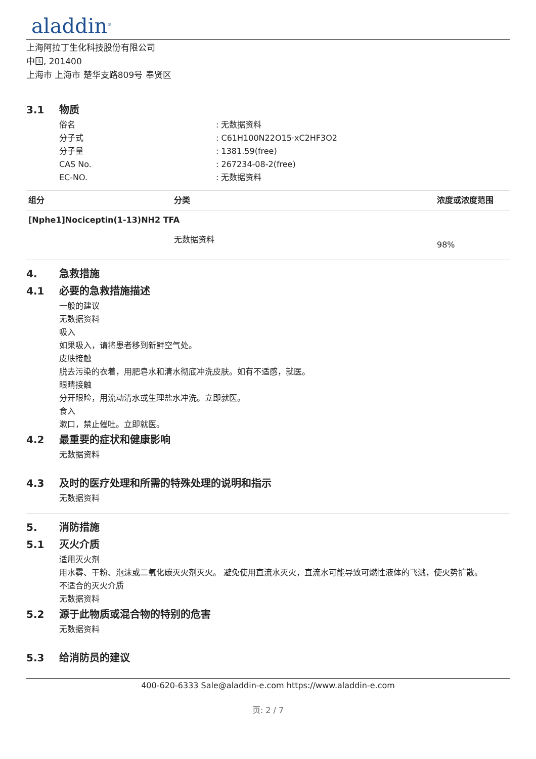aladdin<sup>®</sup>
上海阿拉丁生化科技股份有限公司
中国, 201400
上海市 上海市 楚华支路809号 奉贤区
3.1 物质
俗名 : 无数据资料
分子式 : C61H100N22O15·xC2HF3O2
分子量 : 1381.59(free)
CAS No. : 267234-08-2(free)
EC-NO. : 无数据资料
| 组分 | 分类 | 浓度或浓度范围 |
| --- | --- | --- |
| [Nphe1]Nociceptin(1-13)NH2 TFA | | |
| | 无数据资料 | 98% |
4. 急救措施
4.1 必要的急救措施描述
一般的建议
无数据资料
吸入
如果吸入，请将患者移到新鲜空气处。
皮肤接触
脱去污染的衣着，用肥皂水和清水彻底冲洗皮肤。如有不适感，就医。
眼睛接触
分开眼睑，用流动清水或生理盐水冲洗。立即就医。
食入
漱口，禁止催吐。立即就医。
4.2 最重要的症状和健康影响
无数据资料
4.3 及时的医疗处理和所需的特殊处理的说明和指示
无数据资料
5. 消防措施
5.1 灭火介质
适用灭火剂
用水雾、干粉、泡沫或二氧化碳灭火剂灭火。 避免使用直流水灭火，直流水可能导致可燃性液体的飞溅，使火势扩散。
不适合的灭火介质
无数据资料
5.2 源于此物质或混合物的特别的危害
无数据资料
5.3 给消防员的建议
400-620-6333 Sale@aladdin-e.com https://www.aladdin-e.com
页: 2 / 7